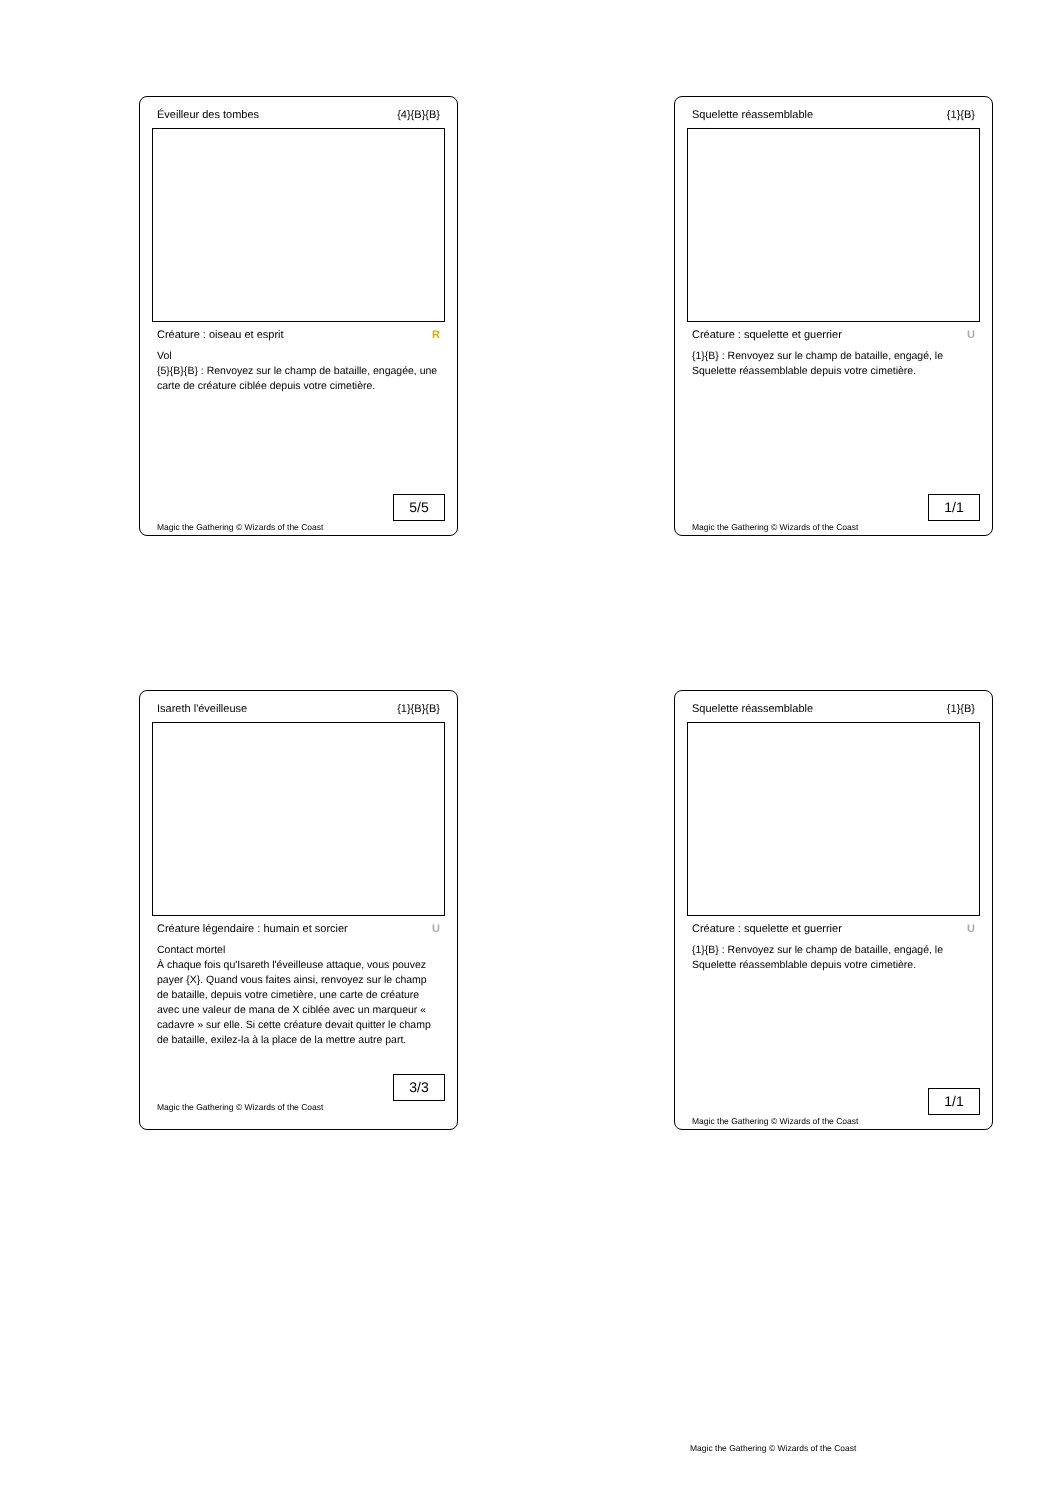Éveilleur des tombes {4}{B}{B}
Créature : oiseau et esprit R
Vol
{5}{B}{B} : Renvoyez sur le champ de bataille, engagée, une carte de créature ciblée depuis votre cimetière.
5/5
Magic the Gathering © Wizards of the Coast
Squelette réassemblable {1}{B}
Créature : squelette et guerrier U
{1}{B} : Renvoyez sur le champ de bataille, engagé, le Squelette réassemblable depuis votre cimetière.
1/1
Magic the Gathering © Wizards of the Coast
Isareth l'éveilleuse {1}{B}{B}
Créature légendaire : humain et sorcier U
Contact mortel
À chaque fois qu'Isareth l'éveilleuse attaque, vous pouvez payer {X}. Quand vous faites ainsi, renvoyez sur le champ de bataille, depuis votre cimetière, une carte de créature avec une valeur de mana de X ciblée avec un marqueur « cadavre » sur elle. Si cette créature devait quitter le champ de bataille, exilez-la à la place de la mettre autre part.
3/3
Magic the Gathering © Wizards of the Coast
Squelette réassemblable {1}{B}
Créature : squelette et guerrier U
{1}{B} : Renvoyez sur le champ de bataille, engagé, le Squelette réassemblable depuis votre cimetière.
1/1
Magic the Gathering © Wizards of the Coast
Magic the Gathering © Wizards of the Coast